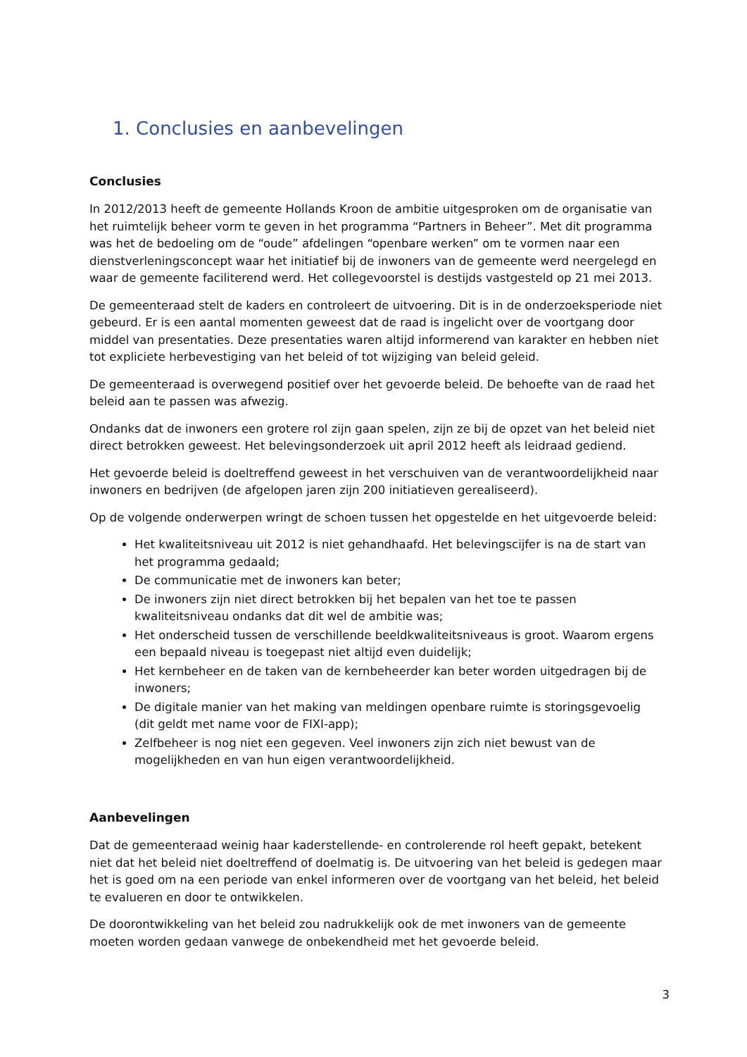1. Conclusies en aanbevelingen
Conclusies
In 2012/2013 heeft de gemeente Hollands Kroon de ambitie uitgesproken om de organisatie van het ruimtelijk beheer vorm te geven in het programma “Partners in Beheer”. Met dit programma was het de bedoeling om de “oude” afdelingen “openbare werken” om te vormen naar een dienstverleningsconcept waar het initiatief bij de inwoners van de gemeente werd neergelegd en waar de gemeente faciliterend werd. Het collegevoorstel is destijds vastgesteld op 21 mei 2013.
De gemeenteraad stelt de kaders en controleert de uitvoering. Dit is in de onderzoeksperiode niet gebeurd. Er is een aantal momenten geweest dat de raad is ingelicht over de voortgang door middel van presentaties. Deze presentaties waren altijd informerend van karakter en hebben niet tot expliciete herbevestiging van het beleid of tot wijziging van beleid geleid.
De gemeenteraad is overwegend positief over het gevoerde beleid. De behoefte van de raad het beleid aan te passen was afwezig.
Ondanks dat de inwoners een grotere rol zijn gaan spelen, zijn ze bij de opzet van het beleid niet direct betrokken geweest. Het belevingsonderzoek uit april 2012 heeft als leidraad gediend.
Het gevoerde beleid is doeltreffend geweest in het verschuiven van de verantwoordelijkheid naar inwoners en bedrijven (de afgelopen jaren zijn 200 initiatieven gerealiseerd).
Op de volgende onderwerpen wringt de schoen tussen het opgestelde en het uitgevoerde beleid:
Het kwaliteitsniveau uit 2012 is niet gehandhaafd. Het belevingscijfer is na de start van het programma gedaald;
De communicatie met de inwoners kan beter;
De inwoners zijn niet direct betrokken bij het bepalen van het toe te passen kwaliteitsniveau ondanks dat dit wel de ambitie was;
Het onderscheid tussen de verschillende beeldkwaliteitsniveaus is groot. Waarom ergens een bepaald niveau is toegepast niet altijd even duidelijk;
Het kernbeheer en de taken van de kernbeheerder kan beter worden uitgedragen bij de inwoners;
De digitale manier van het making van meldingen openbare ruimte is storingsgevoelig (dit geldt met name voor de FIXI-app);
Zelfbeheer is nog niet een gegeven. Veel inwoners zijn zich niet bewust van de mogelijkheden en van hun eigen verantwoordelijkheid.
Aanbevelingen
Dat de gemeenteraad weinig haar kaderstellende- en controlerende rol heeft gepakt, betekent niet dat het beleid niet doeltreffend of doelmatig is. De uitvoering van het beleid is gedegen maar het is goed om na een periode van enkel informeren over de voortgang van het beleid, het beleid te evalueren en door te ontwikkelen.
De doorontwikkeling van het beleid zou nadrukkelijk ook de met inwoners van de gemeente moeten worden gedaan vanwege de onbekendheid met het gevoerde beleid.
3